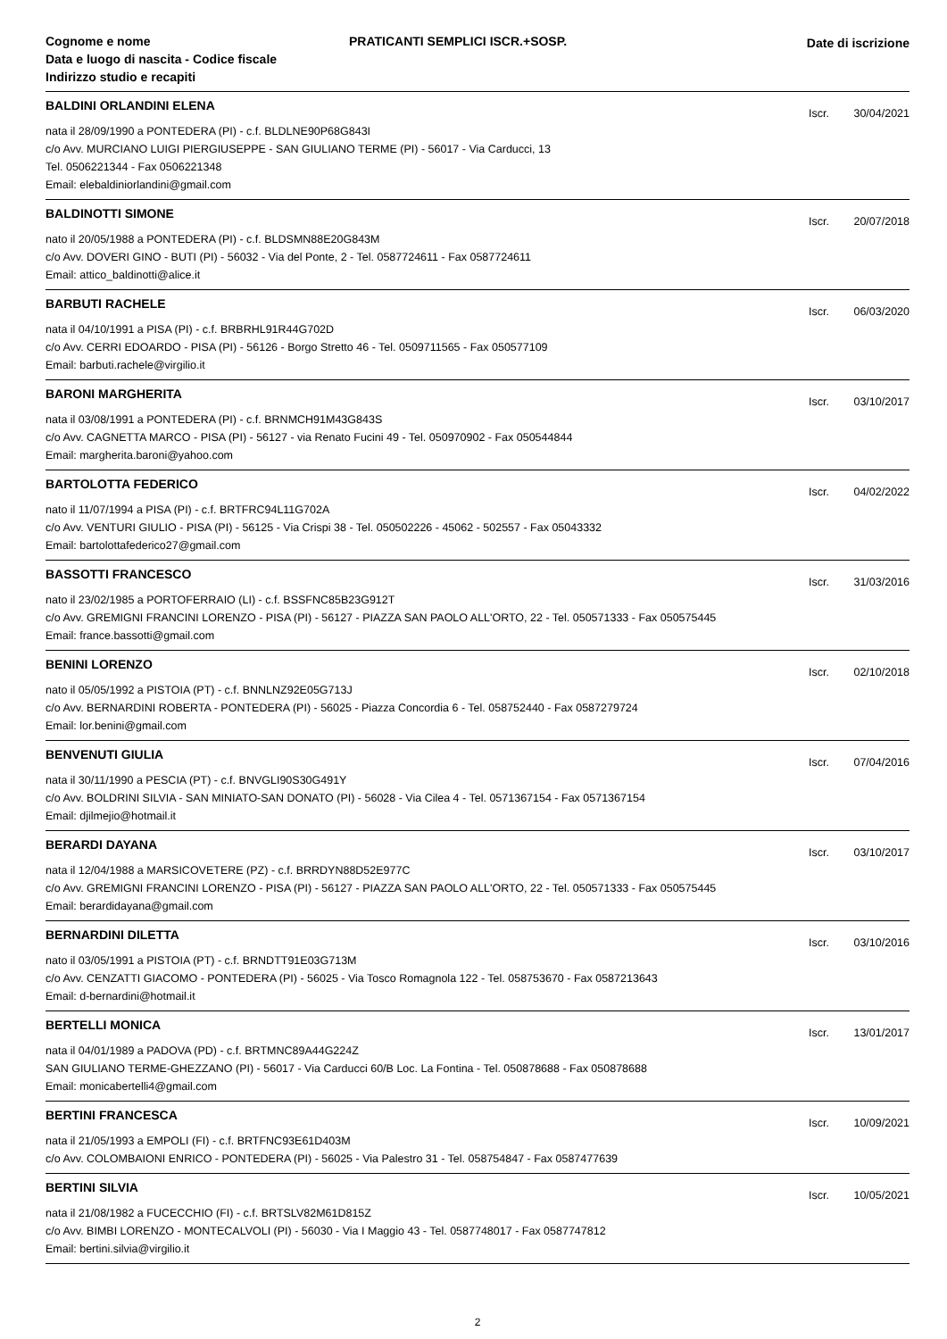Cognome e nome
Data e luogo di nascita - Codice fiscale
Indirizzo studio e recapiti
PRATICANTI SEMPLICI ISCR.+SOSP.
Date di iscrizione
BALDINI ORLANDINI ELENA
Iscr. 30/04/2021
nata il 28/09/1990 a PONTEDERA (PI) - c.f. BLDLNE90P68G843I
c/o Avv. MURCIANO LUIGI PIERGIUSEPPE - SAN GIULIANO TERME (PI) - 56017 - Via Carducci, 13
Tel. 0506221344 - Fax 0506221348
Email: elebaldiniorlandini@gmail.com
BALDINOTTI SIMONE
Iscr. 20/07/2018
nato il 20/05/1988 a PONTEDERA (PI) - c.f. BLDSMN88E20G843M
c/o Avv. DOVERI GINO - BUTI (PI) - 56032 - Via del Ponte, 2 - Tel. 0587724611 - Fax 0587724611
Email: attico_baldinotti@alice.it
BARBUTI RACHELE
Iscr. 06/03/2020
nata il 04/10/1991 a PISA (PI) - c.f. BRBRHL91R44G702D
c/o Avv. CERRI EDOARDO - PISA (PI) - 56126 - Borgo Stretto 46 - Tel. 0509711565 - Fax 050577109
Email: barbuti.rachele@virgilio.it
BARONI MARGHERITA
Iscr. 03/10/2017
nata il 03/08/1991 a PONTEDERA (PI) - c.f. BRNMCH91M43G843S
c/o Avv. CAGNETTA MARCO - PISA (PI) - 56127 - via Renato Fucini 49 - Tel. 050970902 - Fax 050544844
Email: margherita.baroni@yahoo.com
BARTOLOTTA FEDERICO
Iscr. 04/02/2022
nato il 11/07/1994 a PISA (PI) - c.f. BRTFRC94L11G702A
c/o Avv. VENTURI GIULIO - PISA (PI) - 56125 - Via Crispi 38 - Tel. 050502226 - 45062 - 502557 - Fax 05043332
Email: bartolottafederico27@gmail.com
BASSOTTI FRANCESCO
Iscr. 31/03/2016
nato il 23/02/1985 a PORTOFERRAIO (LI) - c.f. BSSFNC85B23G912T
c/o Avv. GREMIGNI FRANCINI LORENZO - PISA (PI) - 56127 - PIAZZA SAN PAOLO ALL'ORTO, 22 - Tel. 050571333 - Fax 050575445
Email: france.bassotti@gmail.com
BENINI LORENZO
Iscr. 02/10/2018
nato il 05/05/1992 a PISTOIA (PT) - c.f. BNNLNZ92E05G713J
c/o Avv. BERNARDINI ROBERTA - PONTEDERA (PI) - 56025 - Piazza Concordia 6 - Tel. 058752440 - Fax 0587279724
Email: lor.benini@gmail.com
BENVENUTI GIULIA
Iscr. 07/04/2016
nata il 30/11/1990 a PESCIA (PT) - c.f. BNVGLI90S30G491Y
c/o Avv. BOLDRINI SILVIA - SAN MINIATO-SAN DONATO (PI) - 56028 - Via Cilea 4 - Tel. 0571367154 - Fax 0571367154
Email: djilmejio@hotmail.it
BERARDI DAYANA
Iscr. 03/10/2017
nata il 12/04/1988 a MARSICOVETERE (PZ) - c.f. BRRDYN88D52E977C
c/o Avv. GREMIGNI FRANCINI LORENZO - PISA (PI) - 56127 - PIAZZA SAN PAOLO ALL'ORTO, 22 - Tel. 050571333 - Fax 050575445
Email: berardidayana@gmail.com
BERNARDINI DILETTA
Iscr. 03/10/2016
nato il 03/05/1991 a PISTOIA (PT) - c.f. BRNDTT91E03G713M
c/o Avv. CENZATTI GIACOMO - PONTEDERA (PI) - 56025 - Via Tosco Romagnola 122 - Tel. 058753670 - Fax 0587213643
Email: d-bernardini@hotmail.it
BERTELLI MONICA
Iscr. 13/01/2017
nata il 04/01/1989 a PADOVA (PD) - c.f. BRTMNC89A44G224Z
SAN GIULIANO TERME-GHEZZANO (PI) - 56017 - Via Carducci 60/B Loc. La Fontina - Tel. 050878688 - Fax 050878688
Email: monicabertelli4@gmail.com
BERTINI FRANCESCA
Iscr. 10/09/2021
nata il 21/05/1993 a EMPOLI (FI) - c.f. BRTFNC93E61D403M
c/o Avv. COLOMBAIONI ENRICO - PONTEDERA (PI) - 56025 - Via Palestro 31 - Tel. 058754847 - Fax 0587477639
BERTINI SILVIA
Iscr. 10/05/2021
nata il 21/08/1982 a FUCECCHIO (FI) - c.f. BRTSLV82M61D815Z
c/o Avv. BIMBI LORENZO - MONTECALVOLI (PI) - 56030 - Via I Maggio 43 - Tel. 0587748017 - Fax 0587747812
Email: bertini.silvia@virgilio.it
2